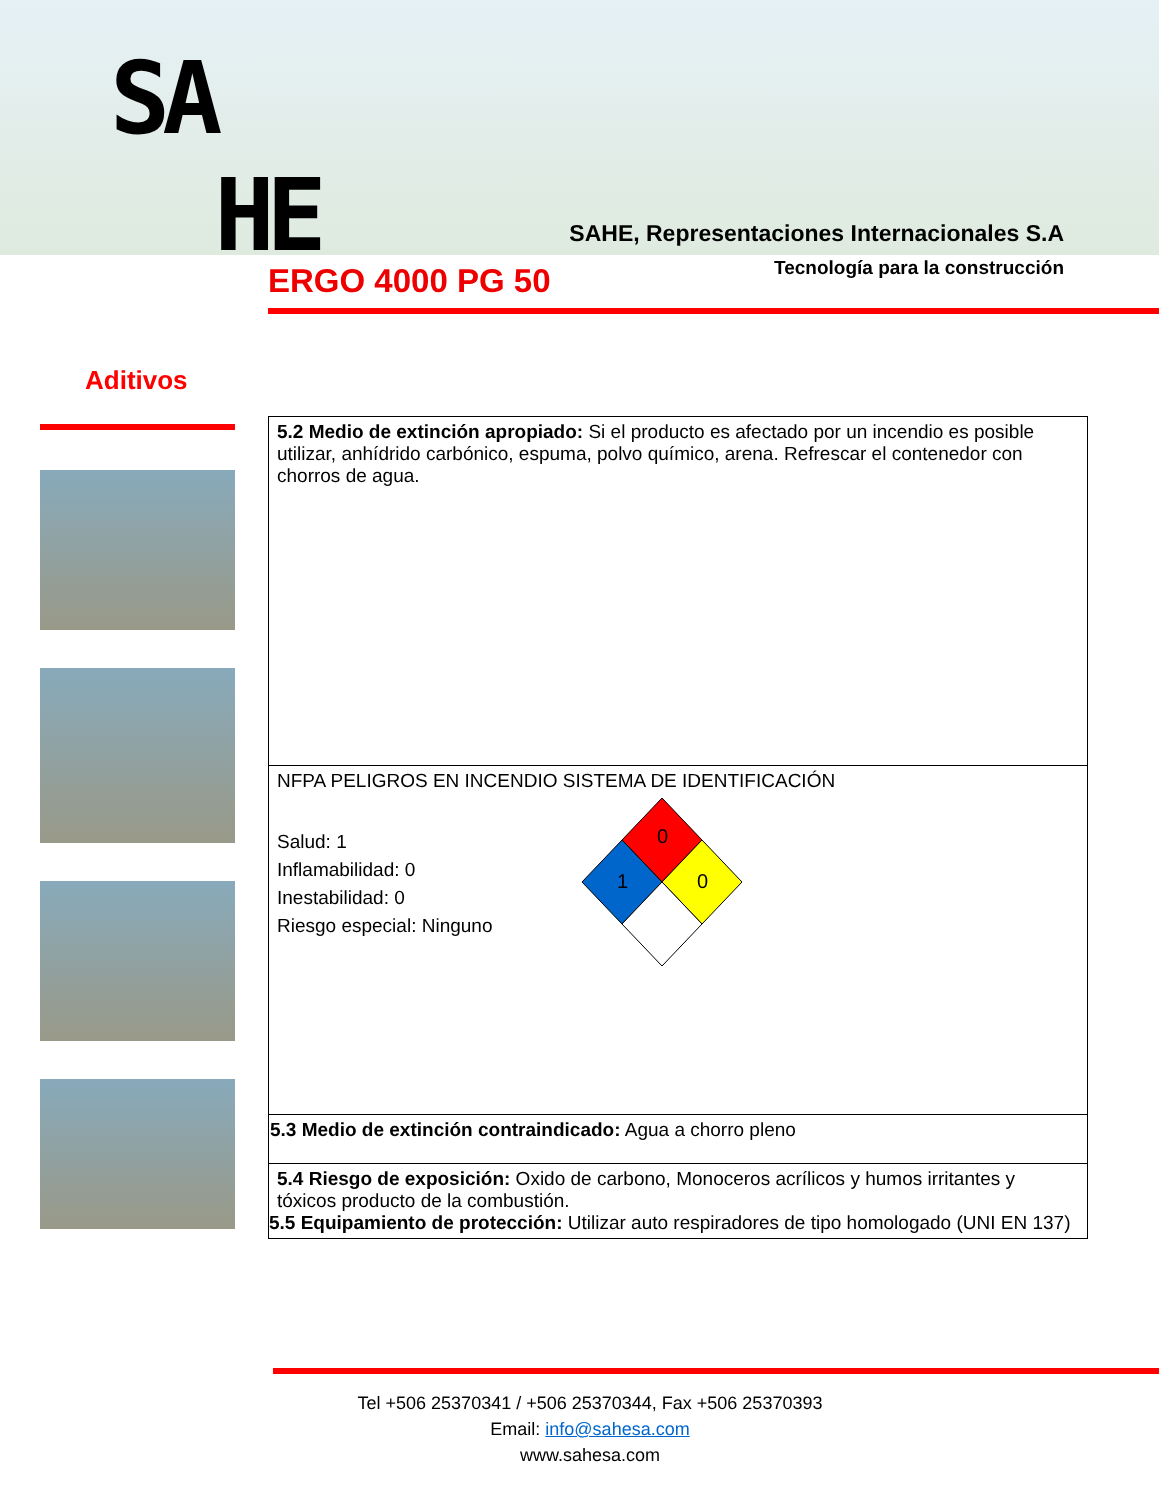SA
HE
SAHE, Representaciones Internacionales S.A
Tecnología para la construcción
ERGO 4000 PG 50
Aditivos
| 5.2 Medio de extinción apropiado: Si el producto es afectado por un incendio es posible utilizar, anhídrido carbónico, espuma, polvo químico, arena. Refrescar el contenedor con chorros de agua. |
| NFPA PELIGROS EN INCENDIO SISTEMA DE IDENTIFICACIÓN Salud: 1 Inflamabilidad: 0 Inestabilidad: 0 Riesgo especial: Ninguno 0 1 0 |
| 5.3 Medio de extinción contraindicado: Agua a chorro pleno |
| 5.4 Riesgo de exposición: Oxido de carbono, Monoceros acrílicos y humos irritantes y tóxicos producto de la combustión. 5.5 Equipamiento de protección: Utilizar auto respiradores de tipo homologado (UNI EN 137) |
Tel +506 25370341 / +506 25370344, Fax +506 25370393
Email: info@sahesa.com
www.sahesa.com